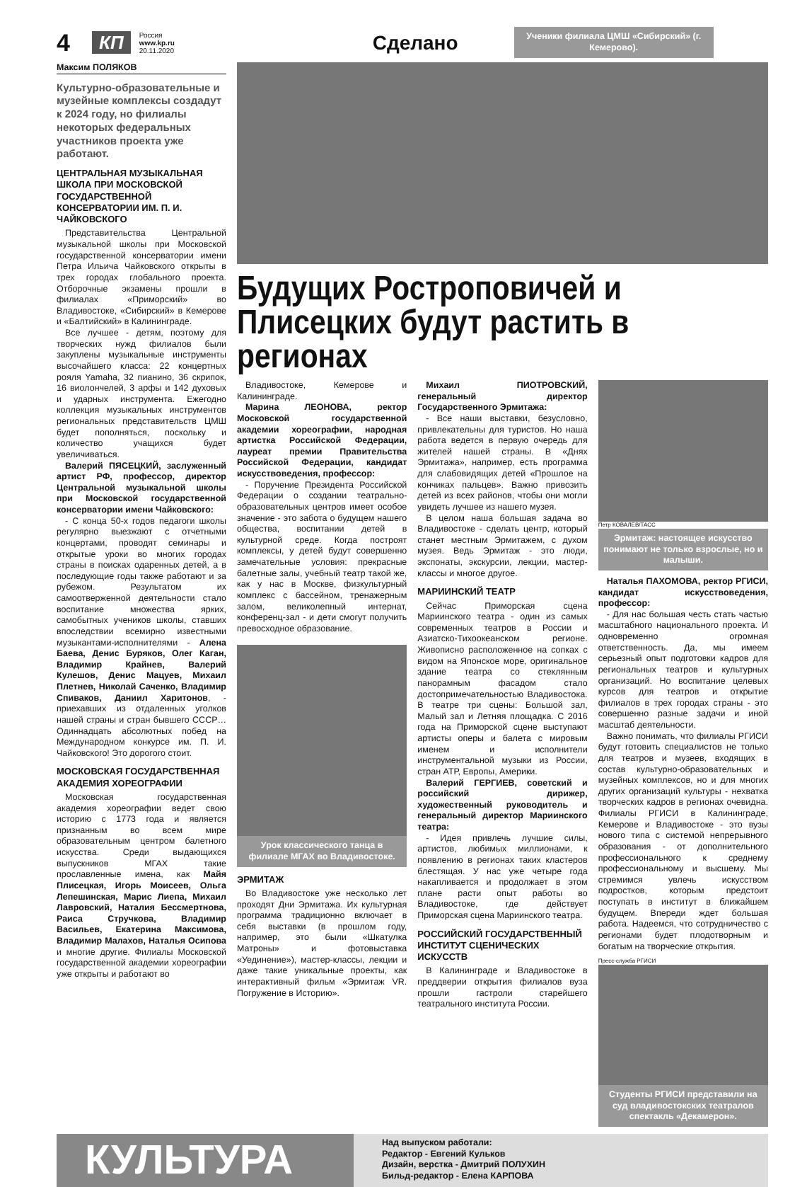4
КП
Россия
www.kp.ru
20.11.2020
Сделано
Ученики филиала ЦМШ «Сибирский» (г. Кемерово).
Максим ПОЛЯКОВ
Культурно-образовательные и музейные комплексы создадут к 2024 году, но филиалы некоторых федеральных участников проекта уже работают.
ЦЕНТРАЛЬНАЯ МУЗЫКАЛЬНАЯ ШКОЛА ПРИ МОСКОВСКОЙ ГОСУДАРСТВЕННОЙ КОНСЕРВАТОРИИ ИМ. П. И. ЧАЙКОВСКОГО
Представительства Центральной музыкальной школы при Московской государственной консерватории имени Петра Ильича Чайковского открыты в трех городах глобального проекта. Отборочные экзамены прошли в филиалах «Приморский» во Владивостоке, «Сибирский» в Кемерове и «Балтийский» в Калининграде.
Все лучшее - детям, поэтому для творческих нужд филиалов были закуплены музыкальные инструменты высочайшего класса: 22 концертных рояля Yamaha, 32 пианино, 36 скрипок, 16 виолончелей, 3 арфы и 142 духовых и ударных инструмента. Ежегодно коллекция музыкальных инструментов региональных представительств ЦМШ будет пополняться, поскольку и количество учащихся будет увеличиваться.
Валерий ПЯСЕЦКИЙ, заслуженный артист РФ, профессор, директор Центральной музыкальной школы при Московской государственной консерватории имени Чайковского:
- С конца 50-х годов педагоги школы регулярно выезжают с отчетными концертами, проводят семинары и открытые уроки во многих городах страны в поисках одаренных детей, а в последующие годы также работают и за рубежом. Результатом их самоотверженной деятельности стало воспитание множества ярких, самобытных учеников школы, ставших впоследствии всемирно известными музыкантами-исполнителями - Алена Баева, Денис Буряков, Олег Каган, Владимир Крайнев, Валерий Кулешов, Денис Мацуев, Михаил Плетнев, Николай Саченко, Владимир Спиваков, Даниил Харитонов, - приехавших из отдаленных уголков нашей страны и стран бывшего СССР… Одиннадцать абсолютных побед на Международном конкурсе им. П. И. Чайковского! Это дорогого стоит.
МОСКОВСКАЯ ГОСУДАРСТВЕННАЯ АКАДЕМИЯ ХОРЕОГРАФИИ
Московская государственная академия хореографии ведет свою историю с 1773 года и является признанным во всем мире образовательным центром балетного искусства. Среди выдающихся выпускников МГАХ такие прославленные имена, как Майя Плисецкая, Игорь Моисеев, Ольга Лепешинская, Марис Лиепа, Михаил Лавровский, Наталия Бессмертнова, Раиса Стручкова, Владимир Васильев, Екатерина Максимова, Владимир Малахов, Наталья Осипова и многие другие. Филиалы Московской государственной академии хореографии уже открыты и работают во
Будущих Ростроповичей и Плисецких будут растить в регионах
Владивостоке, Кемерове и Калининграде.
Марина ЛЕОНОВА, ректор Московской государственной академии хореографии, народная артистка Российской Федерации, лауреат премии Правительства Российской Федерации, кандидат искусствоведения, профессор:
- Поручение Президента Российской Федерации о создании театрально-образовательных центров имеет особое значение - это забота о будущем нашего общества, воспитании детей в культурной среде. Когда построят комплексы, у детей будут совершенно замечательные условия: прекрасные балетные залы, учебный театр такой же, как у нас в Москве, физкультурный комплекс с бассейном, тренажерным залом, великолепный интернат, конференц-зал - и дети смогут получить превосходное образование.
Урок классического танца в филиале МГАХ во Владивостоке.
ЭРМИТАЖ
Во Владивостоке уже несколько лет проходят Дни Эрмитажа. Их культурная программа традиционно включает в себя выставки (в прошлом году, например, это были «Шкатулка Матроны» и фотовыставка «Уединение»), мастер-классы, лекции и даже такие уникальные проекты, как интерактивный фильм «Эрмитаж VR. Погружение в Историю».
Михаил ПИОТРОВСКИЙ, генеральный директор Государственного Эрмитажа:
- Все наши выставки, безусловно, привлекательны для туристов. Но наша работа ведется в первую очередь для жителей нашей страны. В «Днях Эрмитажа», например, есть программа для слабовидящих детей «Прошлое на кончиках пальцев». Важно привозить детей из всех районов, чтобы они могли увидеть лучшее из нашего музея.
В целом наша большая задача во Владивостоке - сделать центр, который станет местным Эрмитажем, с духом музея. Ведь Эрмитаж - это люди, экспонаты, экскурсии, лекции, мастер-классы и многое другое.
МАРИИНСКИЙ ТЕАТР
Сейчас Приморская сцена Мариинского театра - один из самых современных театров в России и Азиатско-Тихоокеанском регионе. Живописно расположенное на сопках с видом на Японское море, оригинальное здание театра со стеклянным панорамным фасадом стало достопримечательностью Владивостока. В театре три сцены: Большой зал, Малый зал и Летняя площадка. С 2016 года на Приморской сцене выступают артисты оперы и балета с мировым именем и исполнители инструментальной музыки из России, стран АТР, Европы, Америки.
Валерий ГЕРГИЕВ, советский и российский дирижер, художественный руководитель и генеральный директор Мариинского театра:
- Идея привлечь лучшие силы, артистов, любимых миллионами, к появлению в регионах таких кластеров блестящая. У нас уже четыре года накапливается и продолжает в этом плане расти опыт работы во Владивостоке, где действует Приморская сцена Мариинского театра.
РОССИЙСКИЙ ГОСУДАРСТВЕННЫЙ ИНСТИТУТ СЦЕНИЧЕСКИХ ИСКУССТВ
В Калининграде и Владивостоке в преддверии открытия филиалов вуза прошли гастроли старейшего театрального института России.
Петр КОВАЛЕВ/ТАСС
Эрмитаж: настоящее искусство понимают не только взрослые, но и малыши.
Наталья ПАХОМОВА, ректор РГИСИ, кандидат искусствоведения, профессор:
- Для нас большая честь стать частью масштабного национального проекта. И одновременно огромная ответственность. Да, мы имеем серьезный опыт подготовки кадров для региональных театров и культурных организаций. Но воспитание целевых курсов для театров и открытие филиалов в трех городах страны - это совершенно разные задачи и иной масштаб деятельности.
Важно понимать, что филиалы РГИСИ будут готовить специалистов не только для театров и музеев, входящих в состав культурно-образовательных и музейных комплексов, но и для многих других организаций культуры - нехватка творческих кадров в регионах очевидна. Филиалы РГИСИ в Калининграде, Кемерове и Владивостоке - это вузы нового типа с системой непрерывного образования - от дополнительного профессионального к среднему профессиональному и высшему. Мы стремимся увлечь искусством подростков, которым предстоит поступать в институт в ближайшем будущем. Впереди ждет большая работа. Надеемся, что сотрудничество с регионами будет плодотворным и богатым на творческие открытия.
Пресс-служба РГИСИ
Студенты РГИСИ представили на суд владивостокских театралов спектакль «Декамерон».
КУЛЬТУРА
Над выпуском работали:
Редактор - Евгений Кульков
Дизайн, верстка - Дмитрий ПОЛУХИН
Бильд-редактор - Елена КАРПОВА